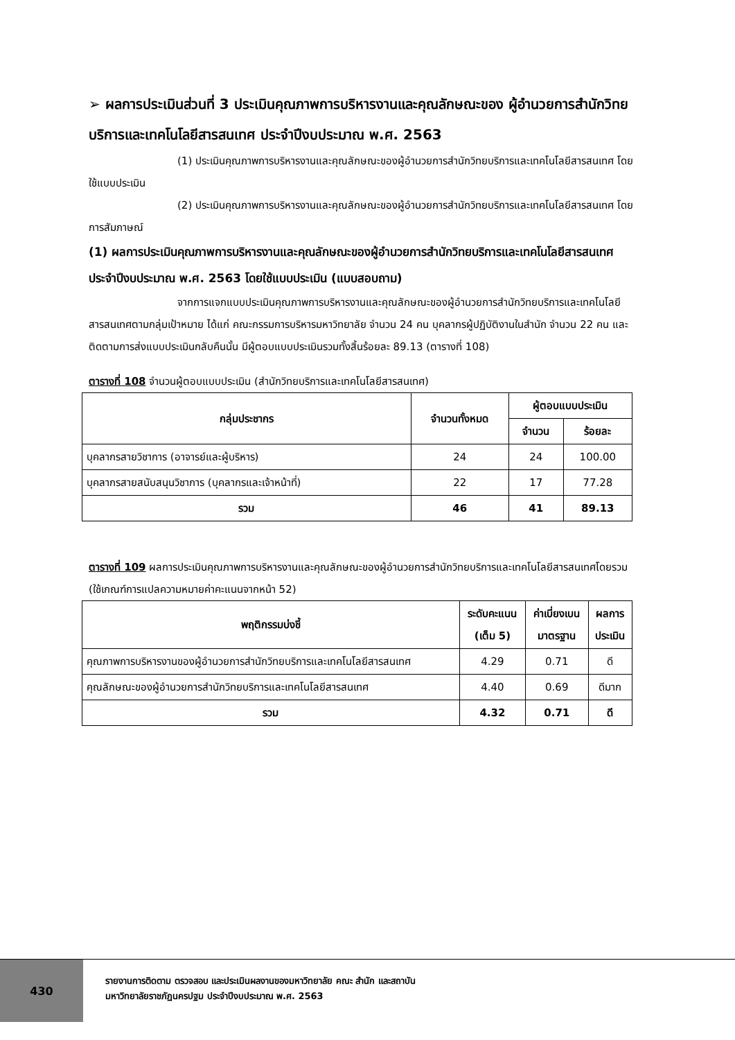➢ ผลการประเมินส่วนที่ 3 ประเมินคุณภาพการบริหารงานและคุณลักษณะของ ผู้อำนวยการสำนักวิทยบริการและเทคโนโลยีสารสนเทศ ประจำปีงบประมาณ พ.ศ. 2563
(1) ประเมินคุณภาพการบริหารงานและคุณลักษณะของผู้อำนวยการสำนักวิทยบริการและเทคโนโลยีสารสนเทศ โดยใช้แบบประเมิน
(2) ประเมินคุณภาพการบริหารงานและคุณลักษณะของผู้อำนวยการสำนักวิทยบริการและเทคโนโลยีสารสนเทศ โดยการสัมภาษณ์
(1) ผลการประเมินคุณภาพการบริหารงานและคุณลักษณะของผู้อำนวยการสำนักวิทยบริการและเทคโนโลยีสารสนเทศ ประจำปีงบประมาณ พ.ศ. 2563 โดยใช้แบบประเมิน (แบบสอบถาม)
จากการแจกแบบประเมินคุณภาพการบริหารงานและคุณลักษณะของผู้อำนวยการสำนักวิทยบริการและเทคโนโลยีสารสนเทศตามกลุ่มเป้าหมาย ได้แก่ คณะกรรมการบริหารมหาวิทยาลัย จำนวน 24 คน บุคลากรผู้ปฏิบัติงานในสำนัก จำนวน 22 คน และติดตามการส่งแบบประเมินกลับคืนนั้น มีผู้ตอบแบบประเมินรวมทั้งสิ้นร้อยละ 89.13 (ตารางที่ 108)
ตารางที่ 108 จำนวนผู้ตอบแบบประเมิน (สำนักวิทยบริการและเทคโนโลยีสารสนเทศ)
| กลุ่มประชากร | จำนวนทั้งหมด | ผู้ตอบแบบประเมิน | |
| --- | --- | --- | --- |
| | | จำนวน | ร้อยละ |
| บุคลากรสายวิชาการ (อาจารย์และผู้บริหาร) | 24 | 24 | 100.00 |
| บุคลากรสายสนับสนุนวิชาการ (บุคลากรและเจ้าหน้าที่) | 22 | 17 | 77.28 |
| รวม | 46 | 41 | 89.13 |
ตารางที่ 109 ผลการประเมินคุณภาพการบริหารงานและคุณลักษณะของผู้อำนวยการสำนักวิทยบริการและเทคโนโลยีสารสนเทศโดยรวม (ใช้เกณฑ์การแปลความหมายค่าคะแนนจากหน้า 52)
| พฤติกรรมบ่งชี้ | ระดับคะแนน (เต็ม 5) | ค่าเบี่ยงเบน มาตรฐาน | ผลการ ประเมิน |
| --- | --- | --- | --- |
| คุณภาพการบริหารงานของผู้อำนวยการสำนักวิทยบริการและเทคโนโลยีสารสนเทศ | 4.29 | 0.71 | ดี |
| คุณลักษณะของผู้อำนวยการสำนักวิทยบริการและเทคโนโลยีสารสนเทศ | 4.40 | 0.69 | ดีมาก |
| รวม | 4.32 | 0.71 | ดี |
430
รายงานการติดตาม ตรวจสอบ และประเมินผลงานของมหาวิทยาลัย คณะ สำนัก และสถาบัน
มหาวิทยาลัยราชภัฏนครปฐม ประจำปีงบประมาณ พ.ศ. 2563